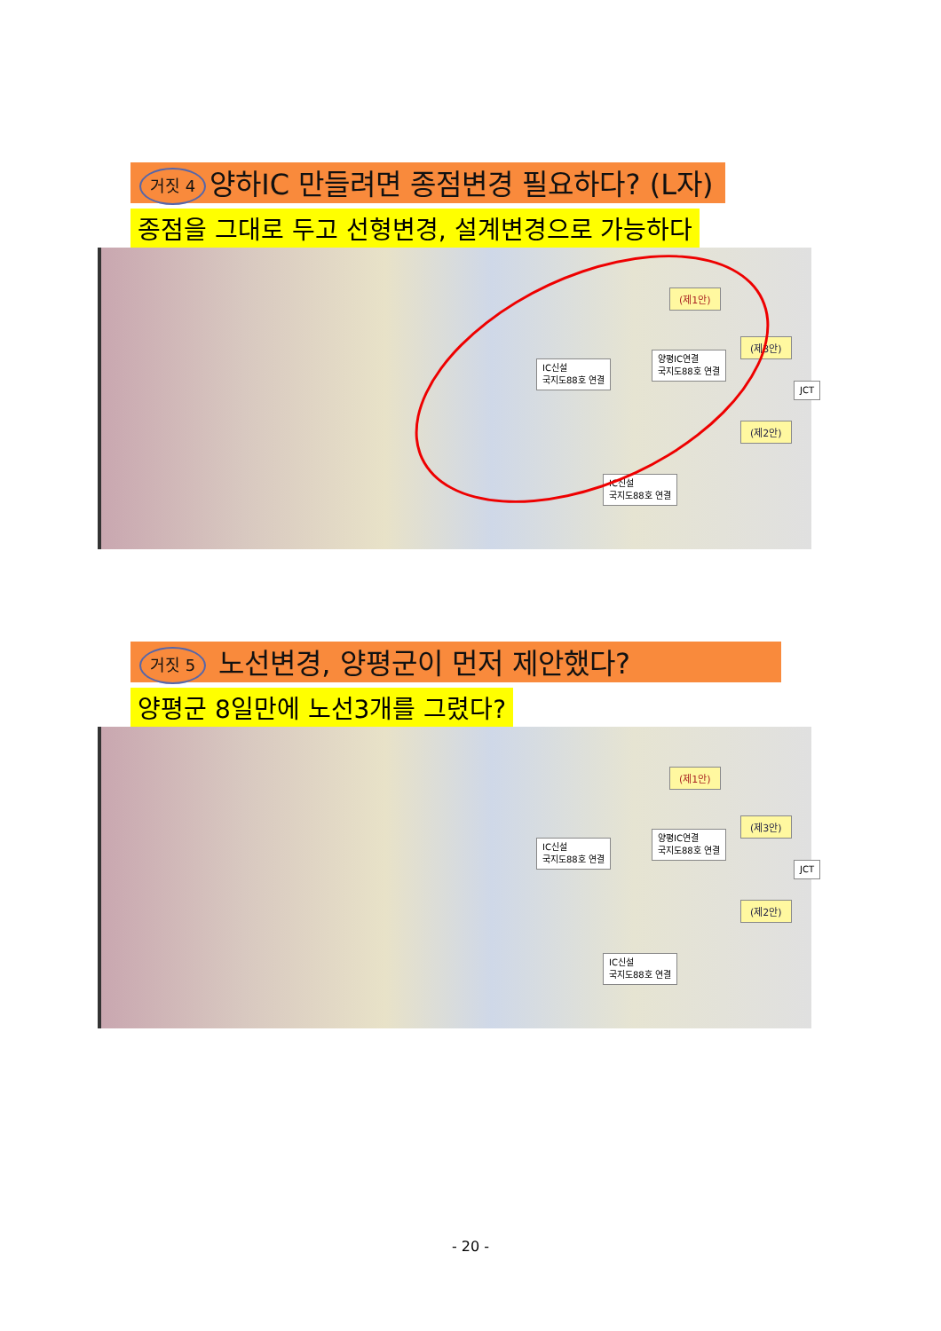거짓 4 양하IC 만들려면 종점변경 필요하다? (L자)
종점을 그대로 두고 선형변경, 설계변경으로 가능하다
(제1안)
(제3안)
(제2안)
JCT
IC신설
국지도88호 연결
양평IC연결
국지도88호 연결
IC신설
국지도88호 연결
거짓 5 노선변경, 양평군이 먼저 제안했다?
양평군 8일만에 노선3개를 그렸다?
(제1안)
(제3안)
(제2안)
JCT
IC신설
국지도88호 연결
양평IC연결
국지도88호 연결
IC신설
국지도88호 연결
- 20 -